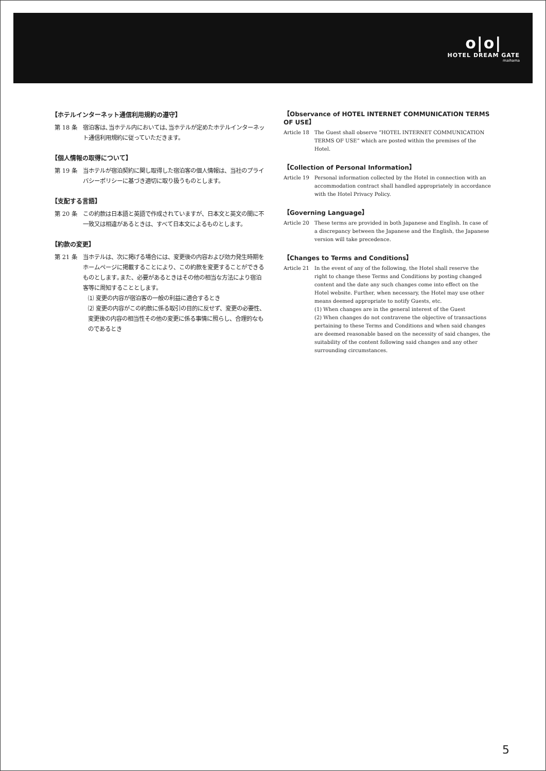o|o|
HOTEL DREAM GATE
maihama
【ホテルインターネット通信利用規約の遵守】
第 18 条 宿泊客は､当ホテル内においては､当ホテルが定めたホテルインターネット通信利用規約に従っていただきます。
【個人情報の取得について】
第 19 条 当ホテルが宿泊契約に関し取得した宿泊客の個人情報は、当社のプライバシーポリシーに基づき適切に取り扱うものとします。
【支配する言語】
第 20 条 この約款は日本語と英語で作成されていますが、日本文と英文の間に不一致又は相違があるときは、すべて日本文によるものとします。
【約款の変更】
第 21 条 当ホテルは、次に掲げる場合には、変更後の内容および効力発生時期をホームページに掲載することにより、この約款を変更することができるものとします｡また、必要があるときはその他の相当な方法により宿泊客等に周知することとします。
⑴ 変更の内容が宿泊客の一般の利益に適合するとき
⑵ 変更の内容がこの約款に係る取引の目的に反せず、変更の必要性、変更後の内容の相当性その他の変更に係る事情に照らし、合理的なものであるとき
【Observance of HOTEL INTERNET COMMUNICATION TERMS OF USE】
Article 18 The Guest shall observe “HOTEL INTERNET COMMUNICATION TERMS OF USE” which are posted within the premises of the Hotel.
【Collection of Personal Information】
Article 19 Personal information collected by the Hotel in connection with an accommodation contract shall handled appropriately in accordance with the Hotel Privacy Policy.
【Governing Language】
Article 20 These terms are provided in both Japanese and English. In case of a discrepancy between the Japanese and the English, the Japanese version will take precedence.
【Changes to Terms and Conditions】
Article 21 In the event of any of the following, the Hotel shall reserve the right to change these Terms and Conditions by posting changed content and the date any such changes come into effect on the Hotel website. Further, when necessary, the Hotel may use other means deemed appropriate to notify Guests, etc.
(1) When changes are in the general interest of the Guest
(2) When changes do not contravene the objective of transactions pertaining to these Terms and Conditions and when said changes are deemed reasonable based on the necessity of said changes, the suitability of the content following said changes and any other surrounding circumstances.
5